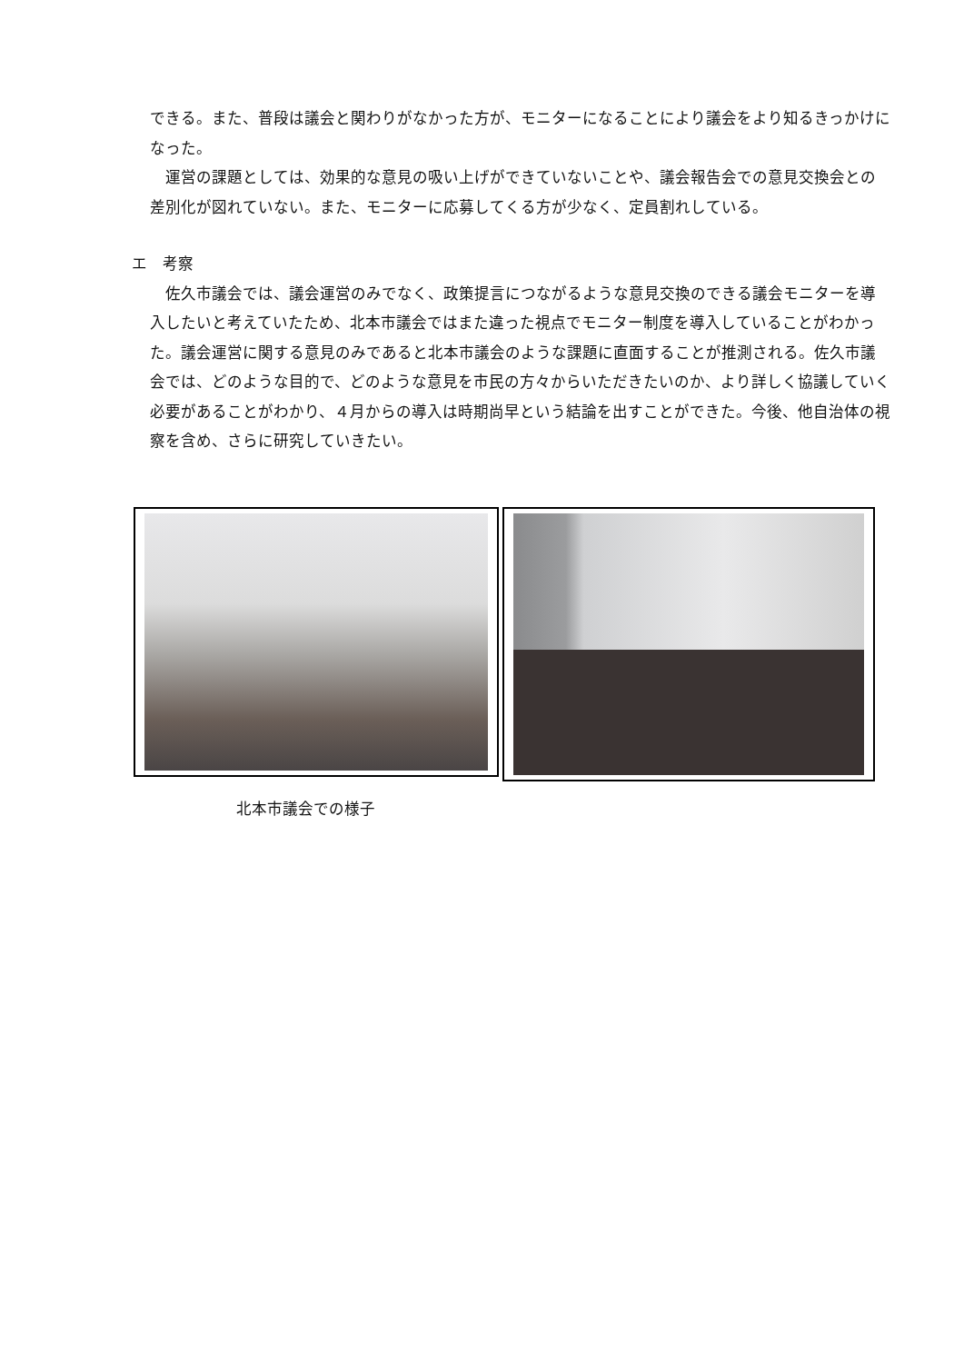できる。また、普段は議会と関わりがなかった方が、モニターになることにより議会をより知るきっかけになった。
運営の課題としては、効果的な意見の吸い上げができていないことや、議会報告会での意見交換会との差別化が図れていない。また、モニターに応募してくる方が少なく、定員割れしている。
エ　考察
佐久市議会では、議会運営のみでなく、政策提言につながるような意見交換のできる議会モニターを導入したいと考えていたため、北本市議会ではまた違った視点でモニター制度を導入していることがわかった。議会運営に関する意見のみであると北本市議会のような課題に直面することが推測される。佐久市議会では、どのような目的で、どのような意見を市民の方々からいただきたいのか、より詳しく協議していく必要があることがわかり、４月からの導入は時期尚早という結論を出すことができた。今後、他自治体の視察を含め、さらに研究していきたい。
北本市議会での様子